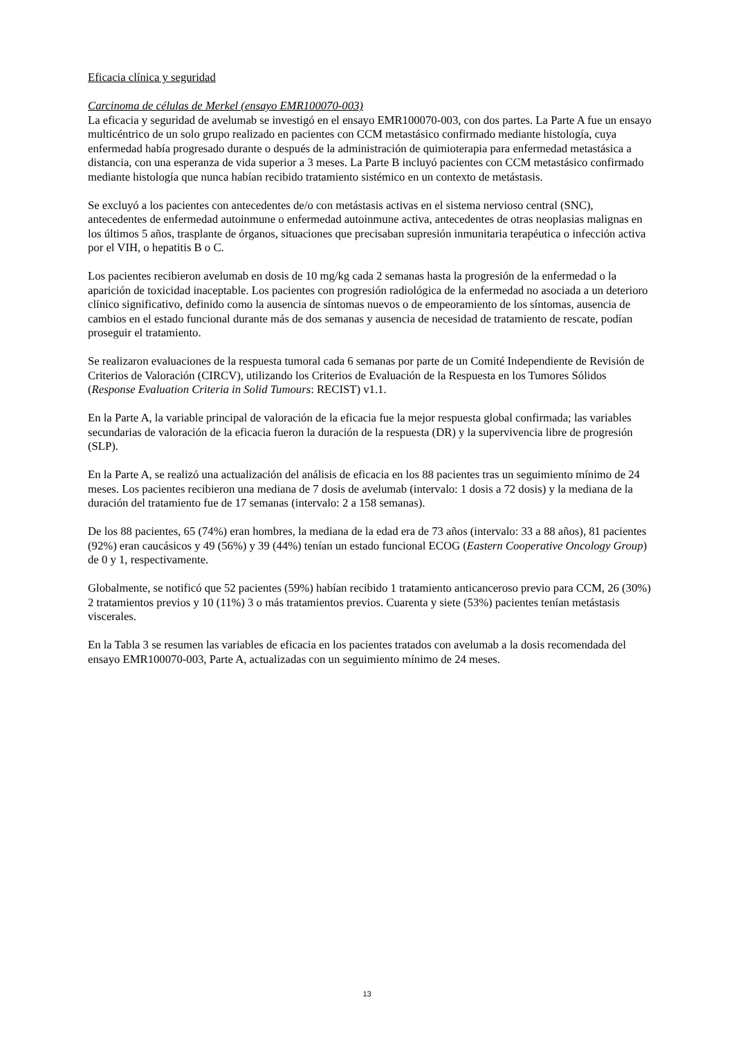Eficacia clínica y seguridad
Carcinoma de células de Merkel (ensayo EMR100070-003)
La eficacia y seguridad de avelumab se investigó en el ensayo EMR100070-003, con dos partes. La Parte A fue un ensayo multicéntrico de un solo grupo realizado en pacientes con CCM metastásico confirmado mediante histología, cuya enfermedad había progresado durante o después de la administración de quimioterapia para enfermedad metastásica a distancia, con una esperanza de vida superior a 3 meses. La Parte B incluyó pacientes con CCM metastásico confirmado mediante histología que nunca habían recibido tratamiento sistémico en un contexto de metástasis.
Se excluyó a los pacientes con antecedentes de/o con metástasis activas en el sistema nervioso central (SNC), antecedentes de enfermedad autoinmune o enfermedad autoinmune activa, antecedentes de otras neoplasias malignas en los últimos 5 años, trasplante de órganos, situaciones que precisaban supresión inmunitaria terapéutica o infección activa por el VIH, o hepatitis B o C.
Los pacientes recibieron avelumab en dosis de 10 mg/kg cada 2 semanas hasta la progresión de la enfermedad o la aparición de toxicidad inaceptable. Los pacientes con progresión radiológica de la enfermedad no asociada a un deterioro clínico significativo, definido como la ausencia de síntomas nuevos o de empeoramiento de los síntomas, ausencia de cambios en el estado funcional durante más de dos semanas y ausencia de necesidad de tratamiento de rescate, podían proseguir el tratamiento.
Se realizaron evaluaciones de la respuesta tumoral cada 6 semanas por parte de un Comité Independiente de Revisión de Criterios de Valoración (CIRCV), utilizando los Criterios de Evaluación de la Respuesta en los Tumores Sólidos (Response Evaluation Criteria in Solid Tumours: RECIST) v1.1.
En la Parte A, la variable principal de valoración de la eficacia fue la mejor respuesta global confirmada; las variables secundarias de valoración de la eficacia fueron la duración de la respuesta (DR) y la supervivencia libre de progresión (SLP).
En la Parte A, se realizó una actualización del análisis de eficacia en los 88 pacientes tras un seguimiento mínimo de 24 meses. Los pacientes recibieron una mediana de 7 dosis de avelumab (intervalo: 1 dosis a 72 dosis) y la mediana de la duración del tratamiento fue de 17 semanas (intervalo: 2 a 158 semanas).
De los 88 pacientes, 65 (74%) eran hombres, la mediana de la edad era de 73 años (intervalo: 33 a 88 años), 81 pacientes (92%) eran caucásicos y 49 (56%) y 39 (44%) tenían un estado funcional ECOG (Eastern Cooperative Oncology Group) de 0 y 1, respectivamente.
Globalmente, se notificó que 52 pacientes (59%) habían recibido 1 tratamiento anticanceroso previo para CCM, 26 (30%) 2 tratamientos previos y 10 (11%) 3 o más tratamientos previos. Cuarenta y siete (53%) pacientes tenían metástasis viscerales.
En la Tabla 3 se resumen las variables de eficacia en los pacientes tratados con avelumab a la dosis recomendada del ensayo EMR100070-003, Parte A, actualizadas con un seguimiento mínimo de 24 meses.
13